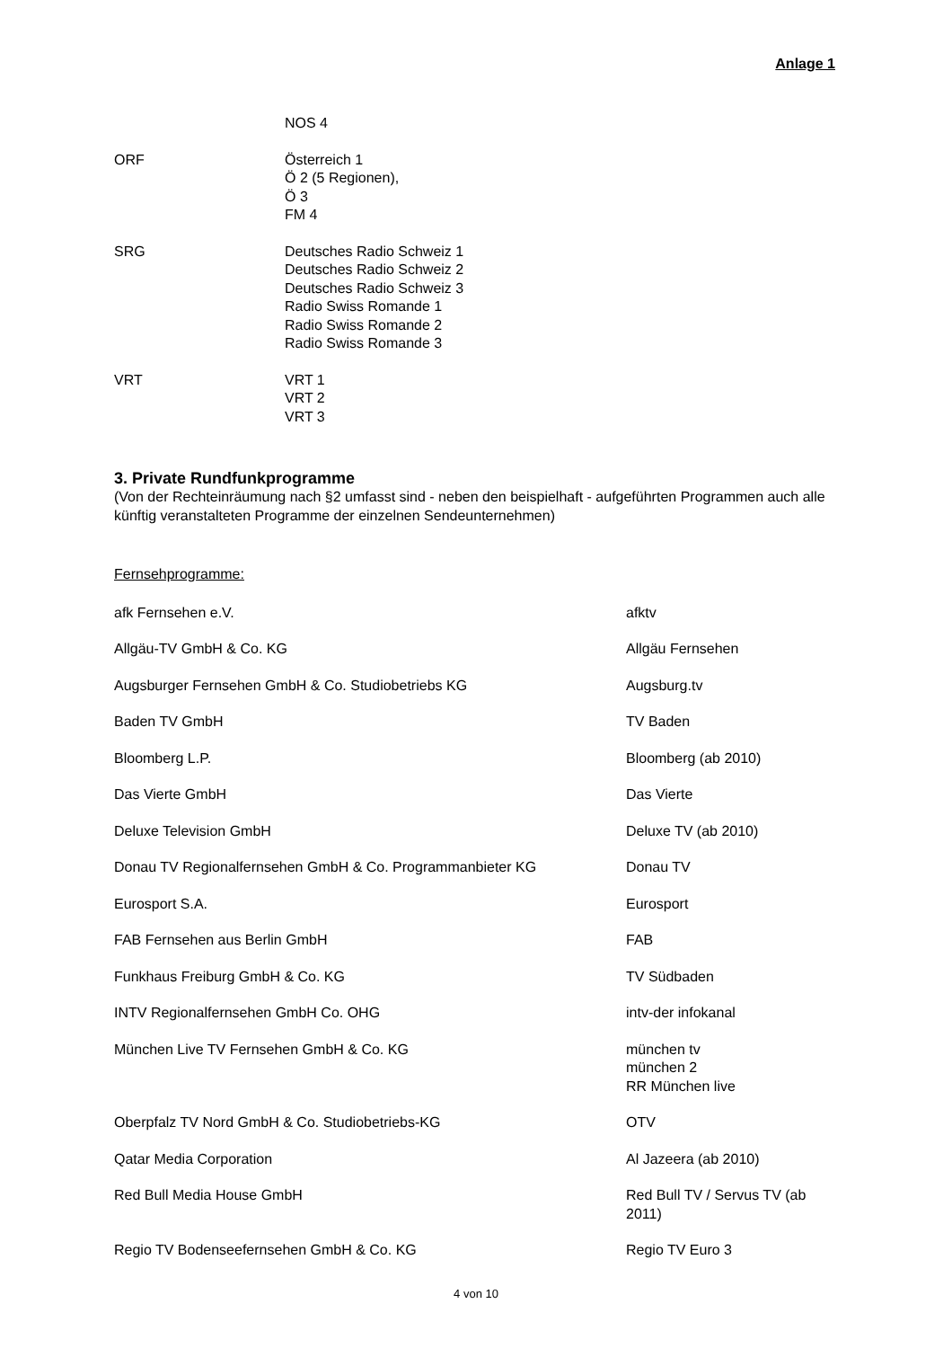Anlage 1
| | NOS 4 |
| ORF | Österreich 1 Ö 2 (5 Regionen), Ö 3 FM 4 |
| SRG | Deutsches Radio Schweiz 1 Deutsches Radio Schweiz 2 Deutsches Radio Schweiz 3 Radio Swiss Romande 1 Radio Swiss Romande 2 Radio Swiss Romande 3 |
| VRT | VRT 1 VRT 2 VRT 3 |
3. Private Rundfunkprogramme
(Von der Rechteinräumung nach §2 umfasst sind - neben den beispielhaft - aufgeführten Programmen auch alle künftig veranstalteten Programme der einzelnen Sendeunternehmen)
Fernsehprogramme:
| afk Fernsehen e.V. | afktv |
| Allgäu-TV GmbH & Co. KG | Allgäu Fernsehen |
| Augsburger Fernsehen GmbH & Co. Studiobetriebs KG | Augsburg.tv |
| Baden TV GmbH | TV Baden |
| Bloomberg L.P. | Bloomberg (ab 2010) |
| Das Vierte GmbH | Das Vierte |
| Deluxe Television GmbH | Deluxe TV (ab 2010) |
| Donau TV Regionalfernsehen GmbH & Co. Programmanbieter KG | Donau TV |
| Eurosport S.A. | Eurosport |
| FAB Fernsehen aus Berlin GmbH | FAB |
| Funkhaus Freiburg GmbH & Co. KG | TV Südbaden |
| INTV Regionalfernsehen GmbH Co. OHG | intv-der infokanal |
| München Live TV Fernsehen GmbH & Co. KG | münchen tv münchen 2 RR München live |
| Oberpfalz TV Nord GmbH & Co. Studiobetriebs-KG | OTV |
| Qatar Media Corporation | Al Jazeera (ab 2010) |
| Red Bull Media House GmbH | Red Bull TV / Servus TV (ab 2011) |
| Regio TV Bodenseefernsehen GmbH & Co. KG | Regio TV Euro 3 |
4 von 10